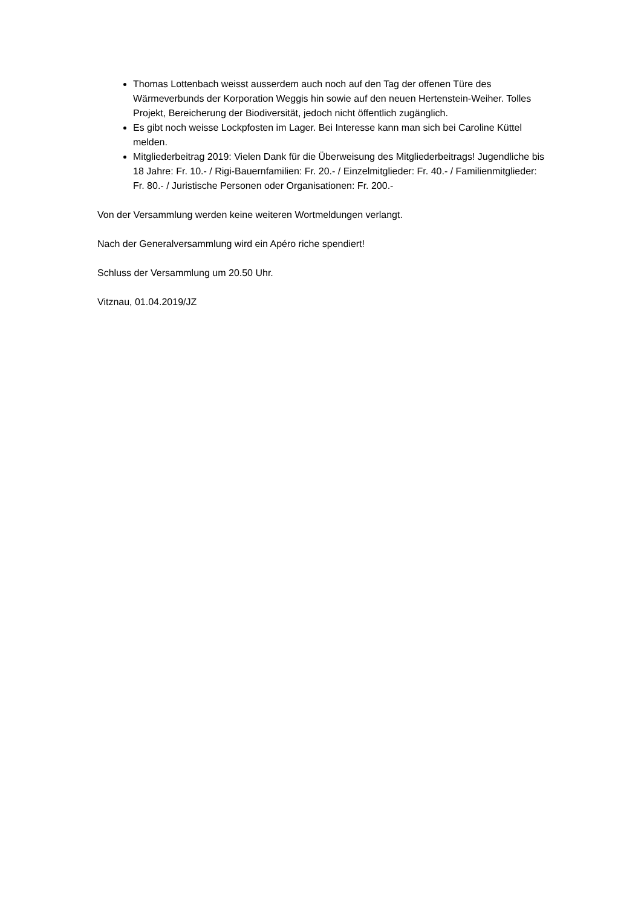Thomas Lottenbach weisst ausserdem auch noch auf den Tag der offenen Türe des Wärmeverbunds der Korporation Weggis hin sowie auf den neuen Hertenstein-Weiher. Tolles Projekt, Bereicherung der Biodiversität, jedoch nicht öffentlich zugänglich.
Es gibt noch weisse Lockpfosten im Lager. Bei Interesse kann man sich bei Caroline Küttel melden.
Mitgliederbeitrag 2019: Vielen Dank für die Überweisung des Mitgliederbeitrags! Jugendliche bis 18 Jahre: Fr. 10.- / Rigi-Bauernfamilien: Fr. 20.- / Einzelmitglieder: Fr. 40.- / Familienmitglieder: Fr. 80.- / Juristische Personen oder Organisationen: Fr. 200.-
Von der Versammlung werden keine weiteren Wortmeldungen verlangt.
Nach der Generalversammlung wird ein Apéro riche spendiert!
Schluss der Versammlung um 20.50 Uhr.
Vitznau, 01.04.2019/JZ